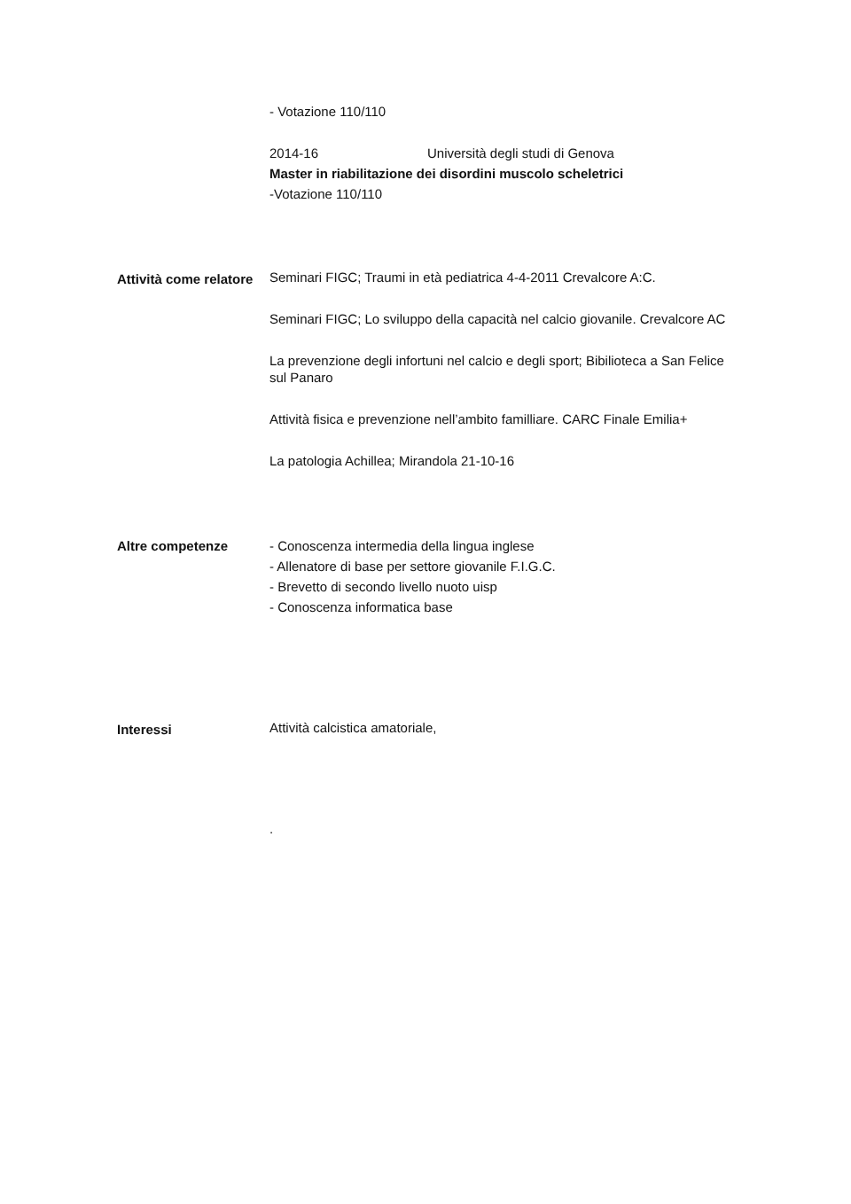- Votazione 110/110
2014-16 Università degli studi di Genova
Master in riabilitazione dei disordini muscolo scheletrici
-Votazione 110/110
Attività come relatore
Seminari FIGC; Traumi in età pediatrica 4-4-2011 Crevalcore A:C.
Seminari FIGC; Lo sviluppo della capacità nel calcio giovanile. Crevalcore AC
La prevenzione degli infortuni nel calcio e degli sport; Bibilioteca a San Felice sul Panaro
Attività fisica e prevenzione nell’ambito familliare. CARC Finale Emilia+
La patologia Achillea; Mirandola 21-10-16
Altre competenze - Conoscenza intermedia della lingua inglese
- Allenatore di base per settore giovanile F.I.G.C.
- Brevetto di secondo livello nuoto uisp
- Conoscenza informatica base
Interessi
Attività calcistica amatoriale,
.